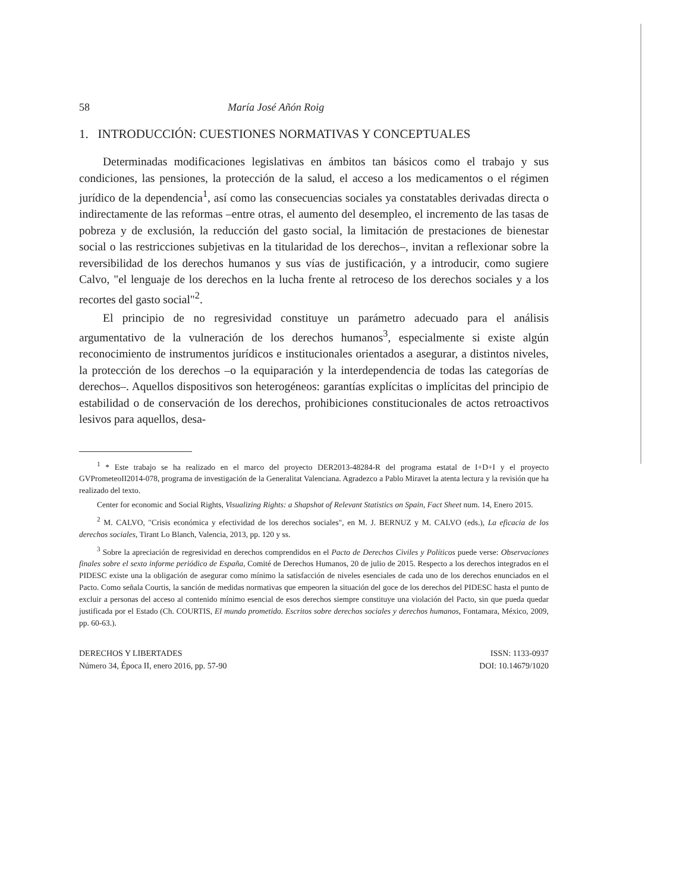58 María José Añón Roig
1. INTRODUCCIÓN: CUESTIONES NORMATIVAS Y CONCEPTUALES
Determinadas modificaciones legislativas en ámbitos tan básicos como el trabajo y sus condiciones, las pensiones, la protección de la salud, el acceso a los medicamentos o el régimen jurídico de la dependencia<sup>1</sup>, así como las consecuencias sociales ya constatables derivadas directa o indirectamente de las reformas –entre otras, el aumento del desempleo, el incremento de las tasas de pobreza y de exclusión, la reducción del gasto social, la limitación de prestaciones de bienestar social o las restricciones subjetivas en la titularidad de los derechos–, invitan a reflexionar sobre la reversibilidad de los derechos humanos y sus vías de justificación, y a introducir, como sugiere Calvo, "el lenguaje de los derechos en la lucha frente al retroceso de los derechos sociales y a los recortes del gasto social"<sup>2</sup>.
El principio de no regresividad constituye un parámetro adecuado para el análisis argumentativo de la vulneración de los derechos humanos<sup>3</sup>, especialmente si existe algún reconocimiento de instrumentos jurídicos e institucionales orientados a asegurar, a distintos niveles, la protección de los derechos –o la equiparación y la interdependencia de todas las categorías de derechos–. Aquellos dispositivos son heterogéneos: garantías explícitas o implícitas del principio de estabilidad o de conservación de los derechos, prohibiciones constitucionales de actos retroactivos lesivos para aquellos, desa-
<sup>1</sup> * Este trabajo se ha realizado en el marco del proyecto DER2013-48284-R del programa estatal de I+D+I y el proyecto GVPrometeoII2014-078, programa de investigación de la Generalitat Valenciana. Agradezco a Pablo Miravet la atenta lectura y la revisión que ha realizado del texto.
Center for economic and Social Rights, Visualizing Rights: a Shapshot of Relevant Statistics on Spain, Fact Sheet num. 14, Enero 2015.
<sup>2</sup> M. CALVO, "Crisis económica y efectividad de los derechos sociales", en M. J. BERNUZ y M. CALVO (eds.), La eficacia de los derechos sociales, Tirant Lo Blanch, Valencia, 2013, pp. 120 y ss.
<sup>3</sup> Sobre la apreciación de regresividad en derechos comprendidos en el Pacto de Derechos Civiles y Políticos puede verse: Observaciones finales sobre el sexto informe periódico de España, Comité de Derechos Humanos, 20 de julio de 2015. Respecto a los derechos integrados en el PIDESC existe una la obligación de asegurar como mínimo la satisfacción de niveles esenciales de cada uno de los derechos enunciados en el Pacto. Como señala Courtis, la sanción de medidas normativas que empeoren la situación del goce de los derechos del PIDESC hasta el punto de excluir a personas del acceso al contenido mínimo esencial de esos derechos siempre constituye una violación del Pacto, sin que pueda quedar justificada por el Estado (Ch. COURTIS, El mundo prometido. Escritos sobre derechos sociales y derechos humanos, Fontamara, México, 2009, pp. 60-63.).
DERECHOS Y LIBERTADES
Número 34, Época II, enero 2016, pp. 57-90
ISSN: 1133-0937
DOI: 10.14679/1020